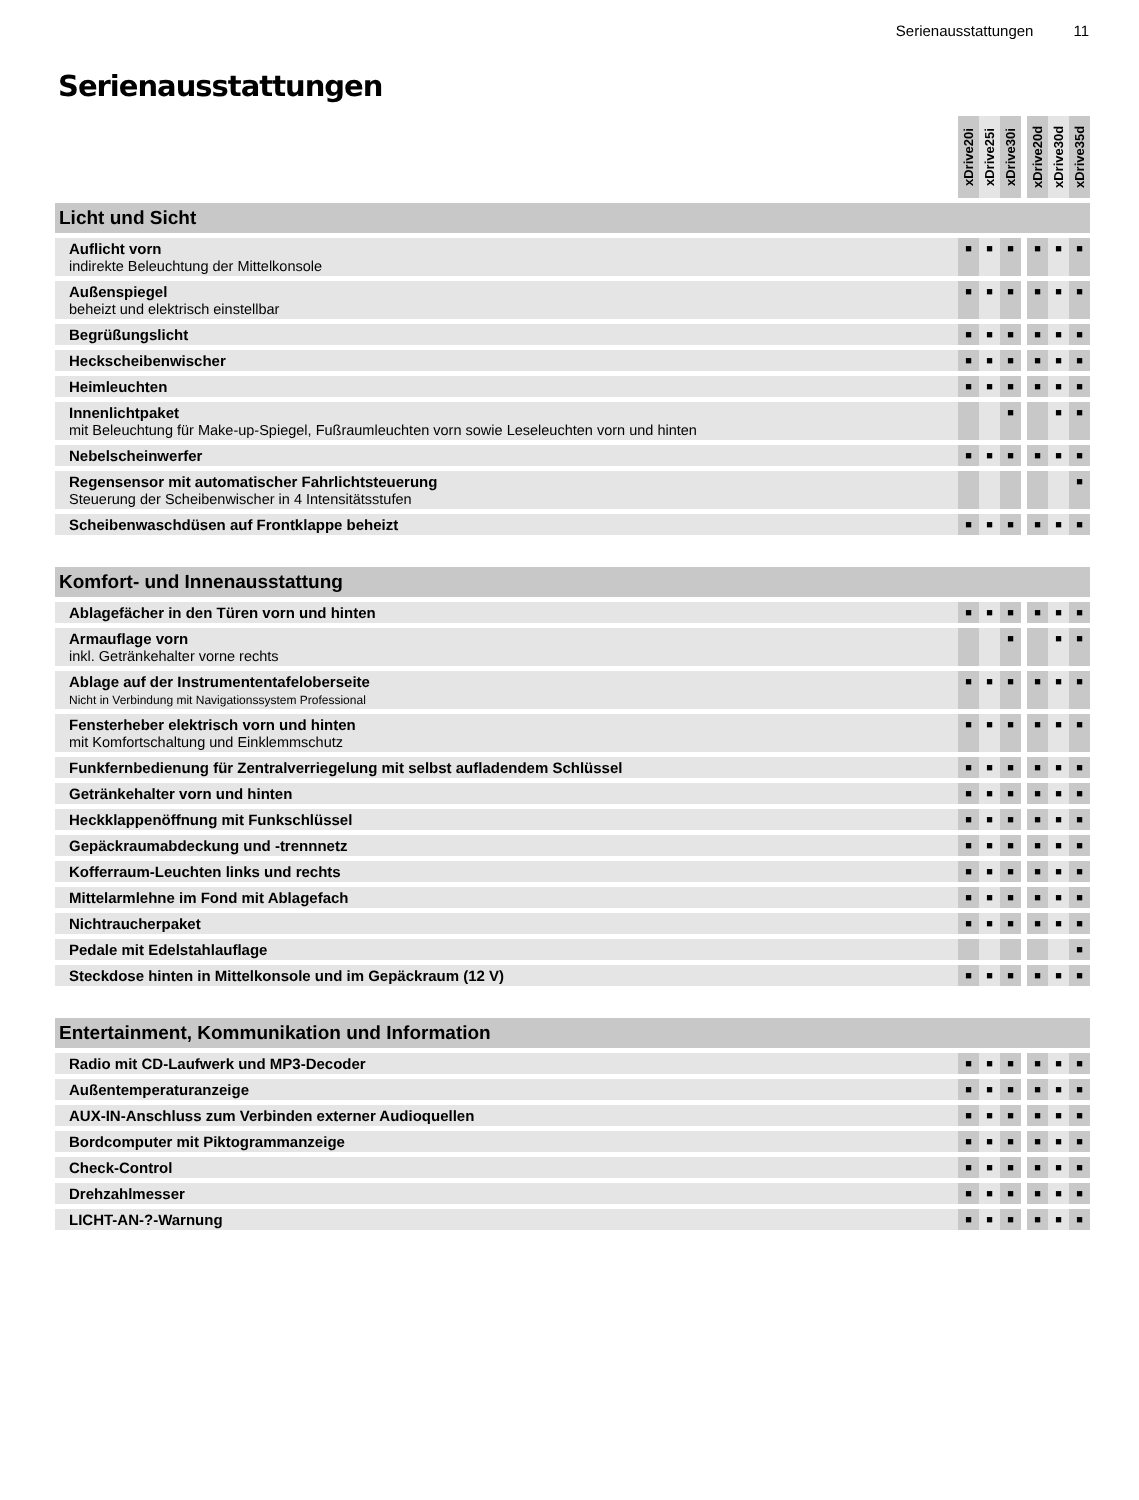Serienausstattungen 11
Serienausstattungen
| | xDrive20i | xDrive25i | xDrive30i | | xDrive20d | xDrive30d | xDrive35d |
| --- | --- | --- | --- | --- | --- | --- | --- |
| Licht und Sicht | | | | | | | |
| Auflicht vorn indirekte Beleuchtung der Mittelkonsole | ■ | ■ | ■ | | ■ | ■ | ■ |
| Außenspiegel beheizt und elektrisch einstellbar | ■ | ■ | ■ | | ■ | ■ | ■ |
| Begrüßungslicht | ■ | ■ | ■ | | ■ | ■ | ■ |
| Heckscheibenwischer | ■ | ■ | ■ | | ■ | ■ | ■ |
| Heimleuchten | ■ | ■ | ■ | | ■ | ■ | ■ |
| Innenlichtpaket mit Beleuchtung für Make-up-Spiegel, Fußraumleuchten vorn sowie Leseleuchten vorn und hinten | | | ■ | | | ■ | ■ |
| Nebelscheinwerfer | ■ | ■ | ■ | | ■ | ■ | ■ |
| Regensensor mit automatischer Fahrlichtsteuerung Steuerung der Scheibenwischer in 4 Intensitätsstufen | | | | | | | ■ |
| Scheibenwaschdüsen auf Frontklappe beheizt | ■ | ■ | ■ | | ■ | ■ | ■ |
| Komfort- und Innenausstattung | | | | | | | |
| Ablagefächer in den Türen vorn und hinten | ■ | ■ | ■ | | ■ | ■ | ■ |
| Armauflage vorn inkl. Getränkehalter vorne rechts | | | ■ | | | ■ | ■ |
| Ablage auf der Instrumententafeloberseite Nicht in Verbindung mit Navigationssystem Professional | ■ | ■ | ■ | | ■ | ■ | ■ |
| Fensterheber elektrisch vorn und hinten mit Komfortschaltung und Einklemmschutz | ■ | ■ | ■ | | ■ | ■ | ■ |
| Funkfernbedienung für Zentralverriegelung mit selbst aufladendem Schlüssel | ■ | ■ | ■ | | ■ | ■ | ■ |
| Getränkehalter vorn und hinten | ■ | ■ | ■ | | ■ | ■ | ■ |
| Heckklappenöffnung mit Funkschlüssel | ■ | ■ | ■ | | ■ | ■ | ■ |
| Gepäckraumabdeckung und -trennnetz | ■ | ■ | ■ | | ■ | ■ | ■ |
| Kofferraum-Leuchten links und rechts | ■ | ■ | ■ | | ■ | ■ | ■ |
| Mittelarmlehne im Fond mit Ablagefach | ■ | ■ | ■ | | ■ | ■ | ■ |
| Nichtraucherpaket | ■ | ■ | ■ | | ■ | ■ | ■ |
| Pedale mit Edelstahlauflage | | | | | | | ■ |
| Steckdose hinten in Mittelkonsole und im Gepäckraum (12 V) | ■ | ■ | ■ | | ■ | ■ | ■ |
| Entertainment, Kommunikation und Information | | | | | | | |
| Radio mit CD-Laufwerk und MP3-Decoder | ■ | ■ | ■ | | ■ | ■ | ■ |
| Außentemperaturanzeige | ■ | ■ | ■ | | ■ | ■ | ■ |
| AUX-IN-Anschluss zum Verbinden externer Audioquellen | ■ | ■ | ■ | | ■ | ■ | ■ |
| Bordcomputer mit Piktogrammanzeige | ■ | ■ | ■ | | ■ | ■ | ■ |
| Check-Control | ■ | ■ | ■ | | ■ | ■ | ■ |
| Drehzahlmesser | ■ | ■ | ■ | | ■ | ■ | ■ |
| LICHT-AN-?-Warnung | ■ | ■ | ■ | | ■ | ■ | ■ |